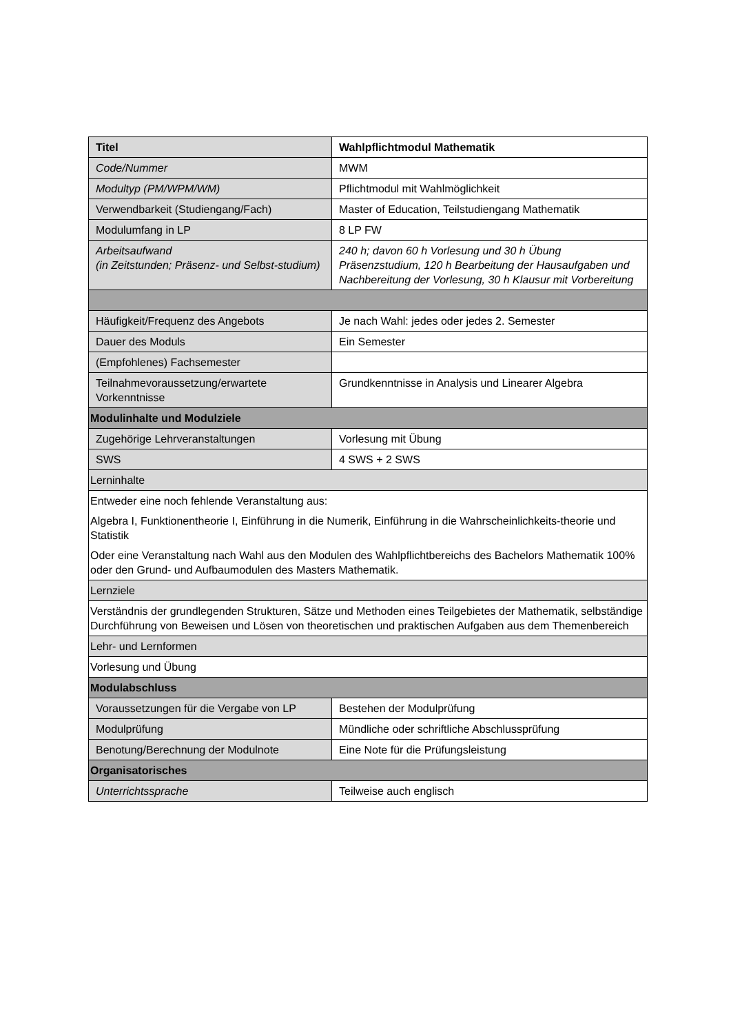| Titel | Wahlpflichtmodul Mathematik |
| Code/Nummer | MWM |
| Modultyp (PM/WPM/WM) | Pflichtmodul mit Wahlmöglichkeit |
| Verwendbarkeit (Studiengang/Fach) | Master of Education, Teilstudiengang Mathematik |
| Modulumfang in LP | 8 LP FW |
| Arbeitsaufwand (in Zeitstunden; Präsenz- und Selbst-studium) | 240 h; davon 60 h Vorlesung und 30 h Übung Präsenzstudium, 120 h Bearbeitung der Hausaufgaben und Nachbereitung der Vorlesung, 30 h Klausur mit Vorbereitung |
| Häufigkeit/Frequenz des Angebots | Je nach Wahl: jedes oder jedes 2. Semester |
| Dauer des Moduls | Ein Semester |
| (Empfohlenes) Fachsemester | |
| Teilnahmevoraussetzung/erwartete Vorkenntnisse | Grundkenntnisse in Analysis und Linearer Algebra |
| Modulinhalte und Modulziele | |
| Zugehörige Lehrveranstaltungen | Vorlesung mit Übung |
| SWS | 4 SWS + 2 SWS |
| Lerninhalte | |
| Entweder eine noch fehlende Veranstaltung aus: Algebra I, Funktionentheorie I, Einführung in die Numerik, Einführung in die Wahrscheinlichkeits-theorie und Statistik Oder eine Veranstaltung nach Wahl aus den Modulen des Wahlpflichtbereichs des Bachelors Mathematik 100% oder den Grund- und Aufbaumodulen des Masters Mathematik. | |
| Lernziele | |
| Verständnis der grundlegenden Strukturen, Sätze und Methoden eines Teilgebietes der Mathematik, selbständige Durchführung von Beweisen und Lösen von theoretischen und praktischen Aufgaben aus dem Themenbereich | |
| Lehr- und Lernformen | |
| Vorlesung und Übung | |
| Modulabschluss | |
| Voraussetzungen für die Vergabe von LP | Bestehen der Modulprüfung |
| Modulprüfung | Mündliche oder schriftliche Abschlussprüfung |
| Benotung/Berechnung der Modulnote | Eine Note für die Prüfungsleistung |
| Organisatorisches | |
| Unterrichtssprache | Teilweise auch englisch |